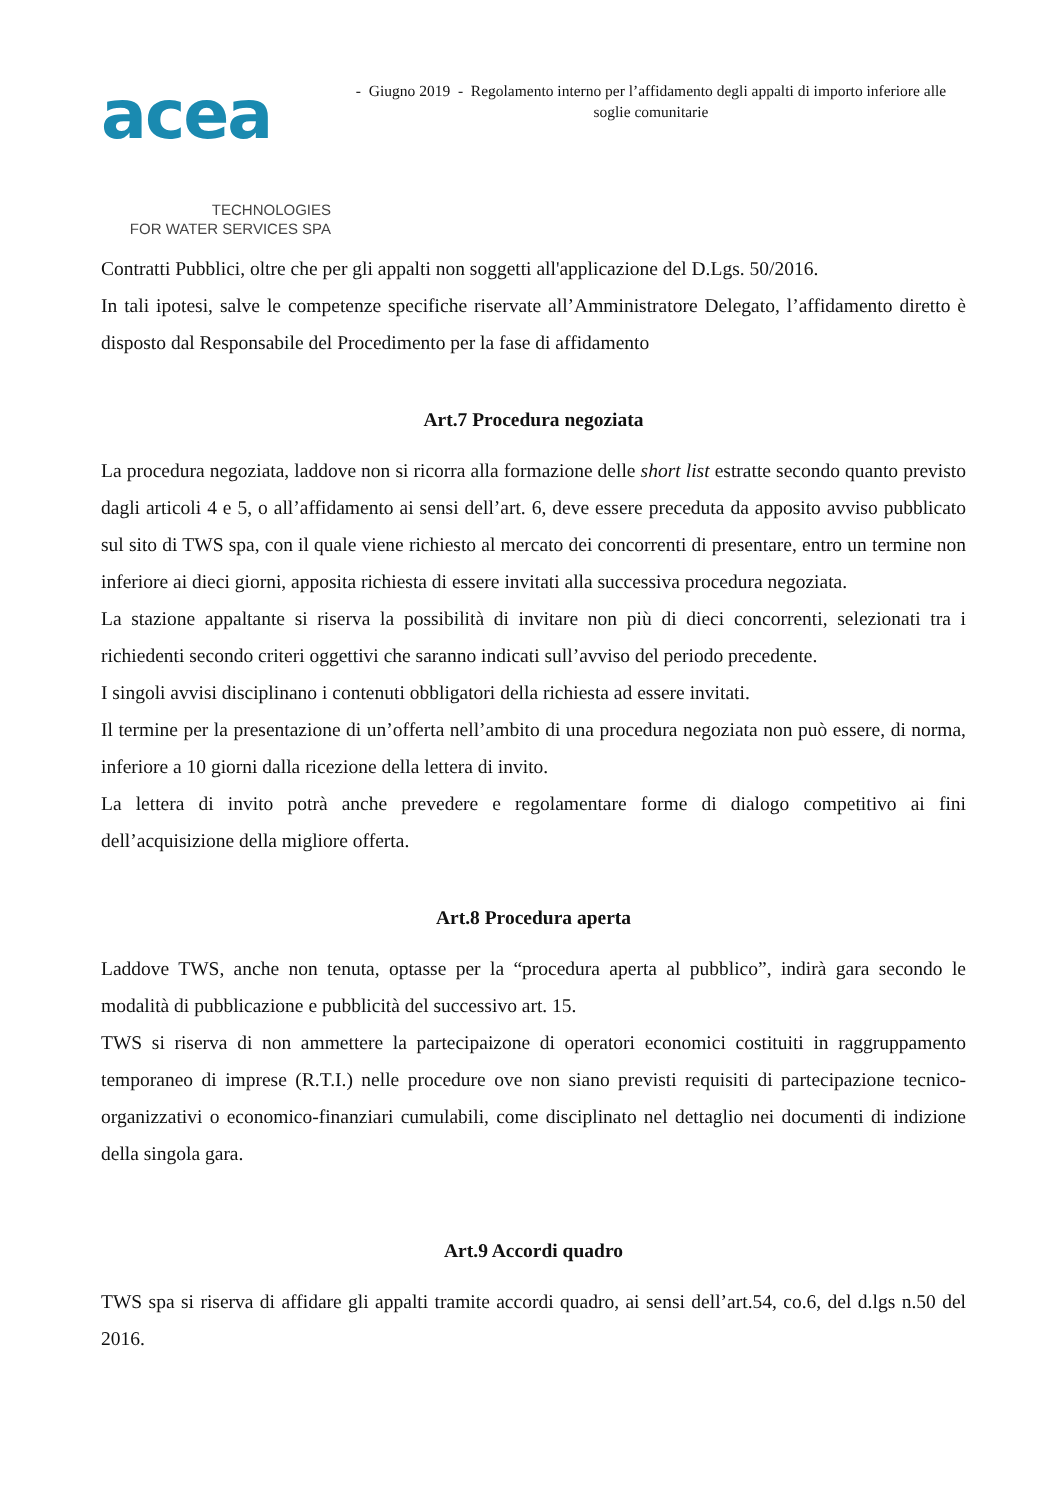acea
TECHNOLOGIES
FOR WATER SERVICES SPA
- Giugno 2019 - Regolamento interno per l’affidamento degli appalti di importo inferiore alle soglie comunitarie
Contratti Pubblici, oltre che per gli appalti non soggetti all'applicazione del D.Lgs. 50/2016.
In tali ipotesi, salve le competenze specifiche riservate all’Amministratore Delegato, l’affidamento diretto è disposto dal Responsabile del Procedimento per la fase di affidamento
Art.7 Procedura negoziata
La procedura negoziata, laddove non si ricorra alla formazione delle short list estratte secondo quanto previsto dagli articoli 4 e 5, o all’affidamento ai sensi dell’art. 6, deve essere preceduta da apposito avviso pubblicato sul sito di TWS spa, con il quale viene richiesto al mercato dei concorrenti di presentare, entro un termine non inferiore ai dieci giorni, apposita richiesta di essere invitati alla successiva procedura negoziata.
La stazione appaltante si riserva la possibilità di invitare non più di dieci concorrenti, selezionati tra i richiedenti secondo criteri oggettivi che saranno indicati sull’avviso del periodo precedente.
I singoli avvisi disciplinano i contenuti obbligatori della richiesta ad essere invitati.
Il termine per la presentazione di un’offerta nell’ambito di una procedura negoziata non può essere, di norma, inferiore a 10 giorni dalla ricezione della lettera di invito.
La lettera di invito potrà anche prevedere e regolamentare forme di dialogo competitivo ai fini dell’acquisizione della migliore offerta.
Art.8 Procedura aperta
Laddove TWS, anche non tenuta, optasse per la “procedura aperta al pubblico”, indirà gara secondo le modalità di pubblicazione e pubblicità del successivo art. 15.
TWS si riserva di non ammettere la partecipaizone di operatori economici costituiti in raggruppamento temporaneo di imprese (R.T.I.) nelle procedure ove non siano previsti requisiti di partecipazione tecnico-organizzativi o economico-finanziari cumulabili, come disciplinato nel dettaglio nei documenti di indizione della singola gara.
Art.9 Accordi quadro
TWS spa si riserva di affidare gli appalti tramite accordi quadro, ai sensi dell’art.54, co.6, del d.lgs n.50 del 2016.